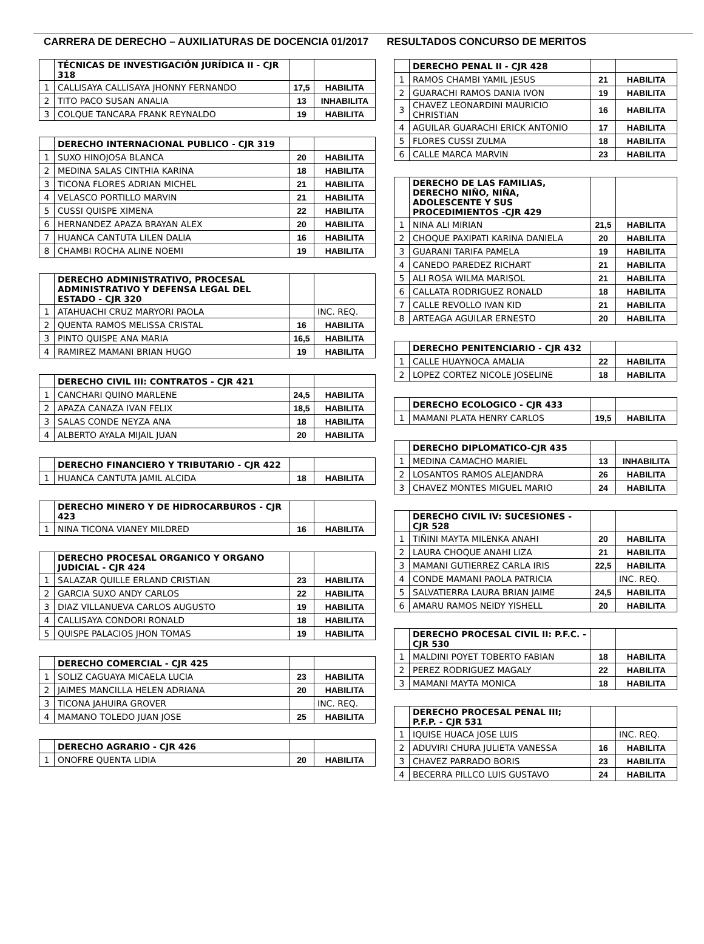CARRERA DE DERECHO – AUXILIATURAS DE DOCENCIA 01/2017 RESULTADOS CONCURSO DE MERITOS
| | TÉCNICAS DE INVESTIGACIÓN JURÍDICA II - CJR 318 | | |
| 1 | CALLISAYA CALLISAYA JHONNY FERNANDO | 17,5 | HABILITA |
| 2 | TITO PACO SUSAN ANALIA | 13 | INHABILITA |
| 3 | COLQUE TANCARA FRANK REYNALDO | 19 | HABILITA |
| | DERECHO INTERNACIONAL PUBLICO - CJR 319 | | |
| 1 | SUXO HINOJOSA BLANCA | 20 | HABILITA |
| 2 | MEDINA SALAS CINTHIA KARINA | 18 | HABILITA |
| 3 | TICONA FLORES ADRIAN MICHEL | 21 | HABILITA |
| 4 | VELASCO PORTILLO MARVIN | 21 | HABILITA |
| 5 | CUSSI QUISPE XIMENA | 22 | HABILITA |
| 6 | HERNANDEZ APAZA BRAYAN ALEX | 20 | HABILITA |
| 7 | HUANCA CANTUTA LILEN DALIA | 16 | HABILITA |
| 8 | CHAMBI ROCHA ALINE NOEMI | 19 | HABILITA |
| | DERECHO ADMINISTRATIVO, PROCESAL ADMINISTRATIVO Y DEFENSA LEGAL DEL ESTADO - CJR 320 | | |
| 1 | ATAHUACHI CRUZ MARYORI PAOLA | | INC. REQ. |
| 2 | QUENTA RAMOS MELISSA CRISTAL | 16 | HABILITA |
| 3 | PINTO QUISPE ANA MARIA | 16,5 | HABILITA |
| 4 | RAMIREZ MAMANI BRIAN HUGO | 19 | HABILITA |
| | DERECHO CIVIL III: CONTRATOS - CJR 421 | | |
| 1 | CANCHARI QUINO MARLENE | 24,5 | HABILITA |
| 2 | APAZA CANAZA IVAN FELIX | 18,5 | HABILITA |
| 3 | SALAS CONDE NEYZA ANA | 18 | HABILITA |
| 4 | ALBERTO AYALA MIJAIL JUAN | 20 | HABILITA |
| | DERECHO FINANCIERO Y TRIBUTARIO - CJR 422 | | |
| 1 | HUANCA CANTUTA JAMIL ALCIDA | 18 | HABILITA |
| | DERECHO MINERO Y DE HIDROCARBUROS - CJR 423 | | |
| 1 | NINA TICONA VIANEY MILDRED | 16 | HABILITA |
| | DERECHO PROCESAL ORGANICO Y ORGANO JUDICIAL - CJR 424 | | |
| 1 | SALAZAR QUILLE ERLAND CRISTIAN | 23 | HABILITA |
| 2 | GARCIA SUXO ANDY CARLOS | 22 | HABILITA |
| 3 | DIAZ VILLANUEVA CARLOS AUGUSTO | 19 | HABILITA |
| 4 | CALLISAYA CONDORI RONALD | 18 | HABILITA |
| 5 | QUISPE PALACIOS JHON TOMAS | 19 | HABILITA |
| | DERECHO COMERCIAL - CJR 425 | | |
| 1 | SOLIZ CAGUAYA MICAELA LUCIA | 23 | HABILITA |
| 2 | JAIMES MANCILLA HELEN ADRIANA | 20 | HABILITA |
| 3 | TICONA JAHUIRA GROVER | | INC. REQ. |
| 4 | MAMANO TOLEDO JUAN JOSE | 25 | HABILITA |
| | DERECHO AGRARIO - CJR 426 | | |
| 1 | ONOFRE QUENTA LIDIA | 20 | HABILITA |
| | DERECHO PENAL II - CJR 428 | | |
| 1 | RAMOS CHAMBI YAMIL JESUS | 21 | HABILITA |
| 2 | GUARACHI RAMOS DANIA IVON | 19 | HABILITA |
| 3 | CHAVEZ LEONARDINI MAURICIO CHRISTIAN | 16 | HABILITA |
| 4 | AGUILAR GUARACHI ERICK ANTONIO | 17 | HABILITA |
| 5 | FLORES CUSSI ZULMA | 18 | HABILITA |
| 6 | CALLE MARCA MARVIN | 23 | HABILITA |
| | DERECHO DE LAS FAMILIAS, DERECHO NIÑO, NIÑA, ADOLESCENTE Y SUS PROCEDIMIENTOS -CJR 429 | | |
| 1 | NINA ALI MIRIAN | 21,5 | HABILITA |
| 2 | CHOQUE PAXIPATI KARINA DANIELA | 20 | HABILITA |
| 3 | GUARANI TARIFA PAMELA | 19 | HABILITA |
| 4 | CANEDO PAREDEZ RICHART | 21 | HABILITA |
| 5 | ALI ROSA WILMA MARISOL | 21 | HABILITA |
| 6 | CALLATA RODRIGUEZ RONALD | 18 | HABILITA |
| 7 | CALLE REVOLLO IVAN KID | 21 | HABILITA |
| 8 | ARTEAGA AGUILAR ERNESTO | 20 | HABILITA |
| | DERECHO PENITENCIARIO - CJR 432 | | |
| 1 | CALLE HUAYNOCA AMALIA | 22 | HABILITA |
| 2 | LOPEZ CORTEZ NICOLE JOSELINE | 18 | HABILITA |
| | DERECHO ECOLOGICO - CJR 433 | | |
| 1 | MAMANI PLATA HENRY CARLOS | 19,5 | HABILITA |
| | DERECHO DIPLOMATICO-CJR 435 | | |
| 1 | MEDINA CAMACHO MARIEL | 13 | INHABILITA |
| 2 | LOSANTOS RAMOS ALEJANDRA | 26 | HABILITA |
| 3 | CHAVEZ MONTES MIGUEL MARIO | 24 | HABILITA |
| | DERECHO CIVIL IV: SUCESIONES - CJR 528 | | |
| 1 | TIÑINI MAYTA MILENKA ANAHI | 20 | HABILITA |
| 2 | LAURA CHOQUE ANAHI LIZA | 21 | HABILITA |
| 3 | MAMANI GUTIERREZ CARLA IRIS | 22,5 | HABILITA |
| 4 | CONDE MAMANI PAOLA PATRICIA | | INC. REQ. |
| 5 | SALVATIERRA LAURA BRIAN JAIME | 24,5 | HABILITA |
| 6 | AMARU RAMOS NEIDY YISHELL | 20 | HABILITA |
| | DERECHO PROCESAL CIVIL II: P.F.C. - CJR 530 | | |
| 1 | MALDINI POYET TOBERTO FABIAN | 18 | HABILITA |
| 2 | PEREZ RODRIGUEZ MAGALY | 22 | HABILITA |
| 3 | MAMANI MAYTA MONICA | 18 | HABILITA |
| | DERECHO PROCESAL PENAL III; P.F.P. - CJR 531 | | |
| 1 | IQUISE HUACA JOSE LUIS | | INC. REQ. |
| 2 | ADUVIRI CHURA JULIETA VANESSA | 16 | HABILITA |
| 3 | CHAVEZ PARRADO BORIS | 23 | HABILITA |
| 4 | BECERRA PILLCO LUIS GUSTAVO | 24 | HABILITA |